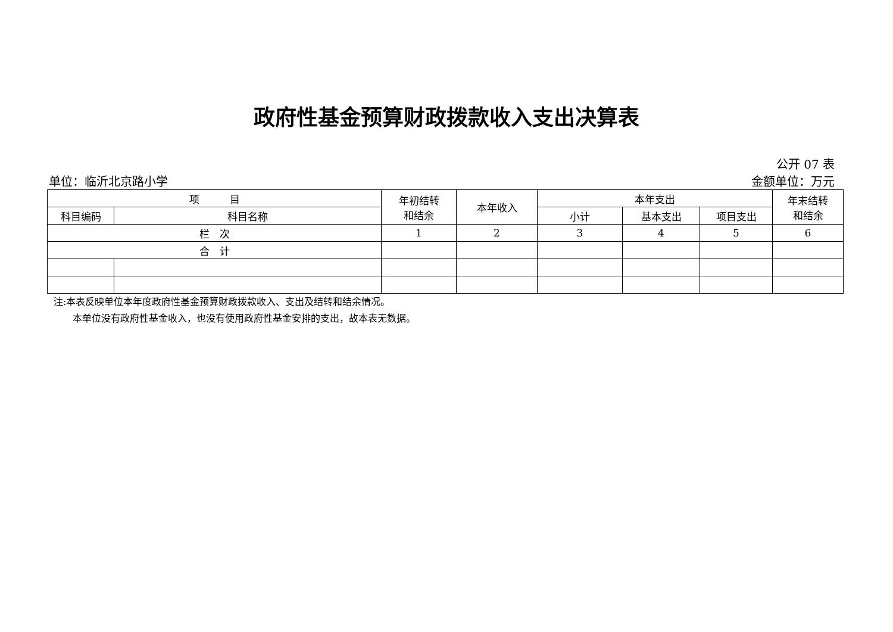政府性基金预算财政拨款收入支出决算表
公开 07 表
单位：临沂北京路小学 金额单位：万元
| 项 目 | | 年初结转 和结余 | 本年收入 | 本年支出 | | | 年末结转 和结余 |
| --- | --- | --- | --- | --- | --- | --- | --- |
| 科目编码 | 科目名称 | | | 小计 | 基本支出 | 项目支出 | |
| 栏 次 | | 1 | 2 | 3 | 4 | 5 | 6 |
| 合 计 | | | | | | | |
注:本表反映单位本年度政府性基金预算财政拨款收入、支出及结转和结余情况。
　　本单位没有政府性基金收入，也没有使用政府性基金安排的支出，故本表无数据。